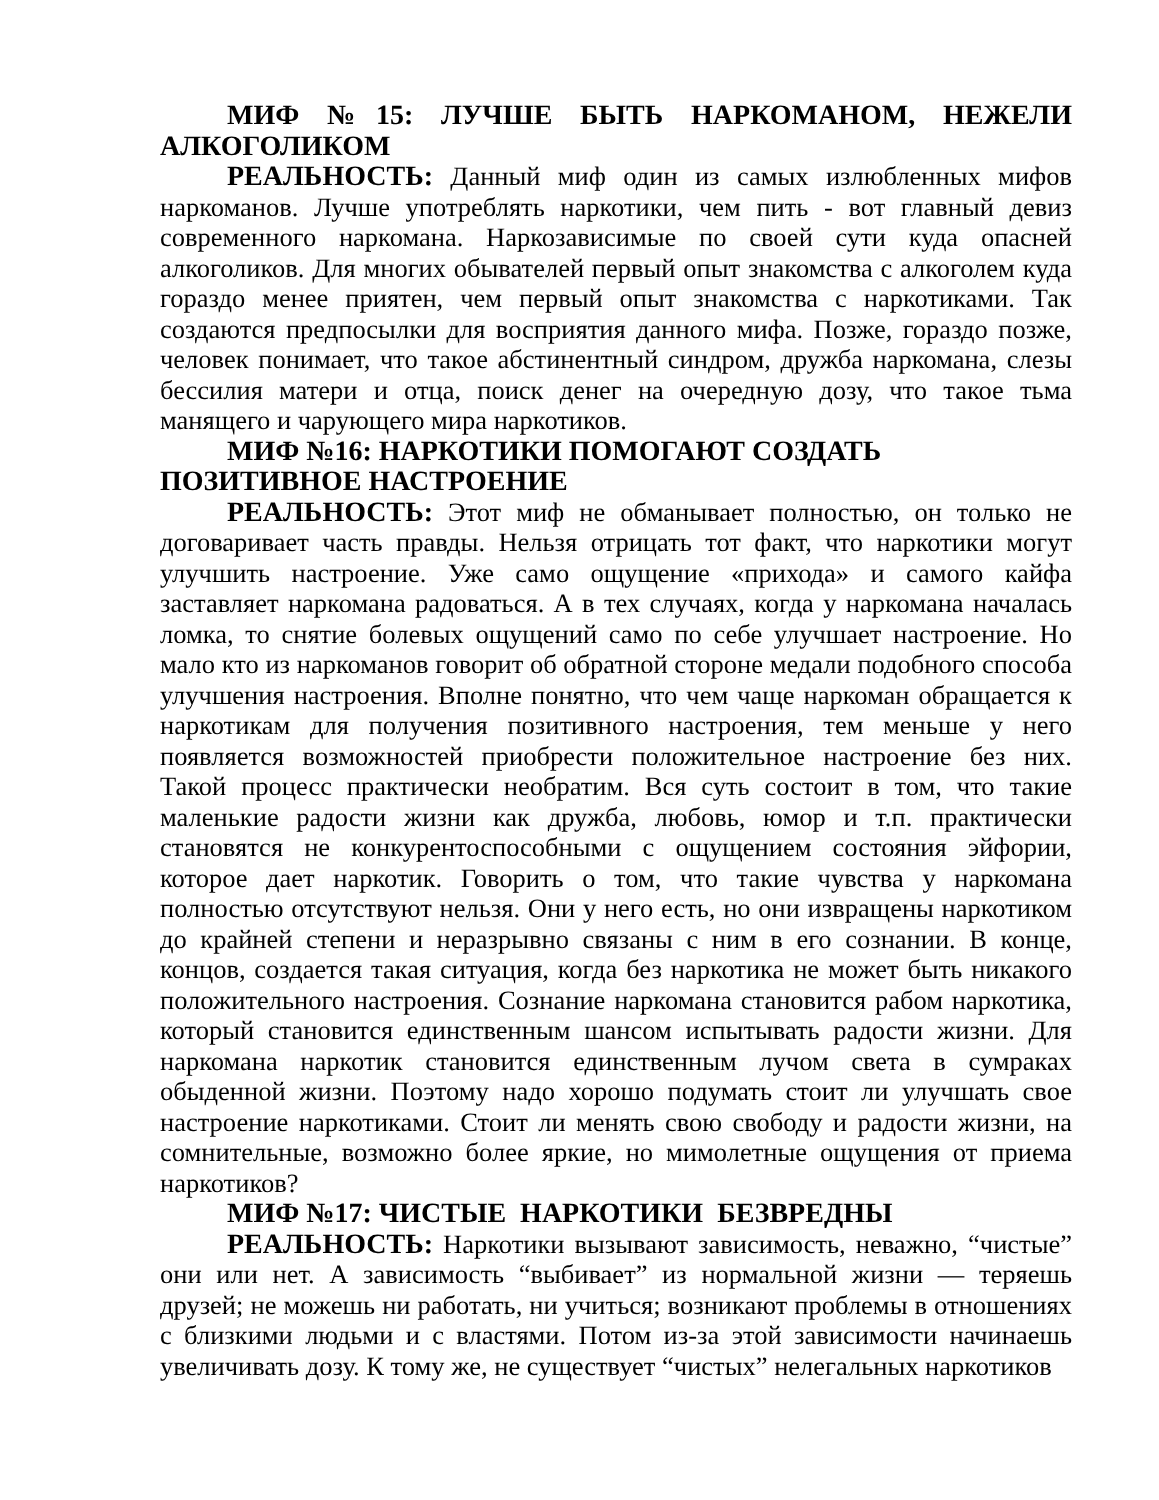МИФ №15: ЛУЧШЕ БЫТЬ НАРКОМАНОМ, НЕЖЕЛИ АЛКОГОЛИКОМ
РЕАЛЬНОСТЬ: Данный миф один из самых излюбленных мифов наркоманов. Лучше употреблять наркотики, чем пить - вот главный девиз современного наркомана. Наркозависимые по своей сути куда опасней алкоголиков. Для многих обывателей первый опыт знакомства с алкоголем куда гораздо менее приятен, чем первый опыт знакомства с наркотиками. Так создаются предпосылки для восприятия данного мифа. Позже, гораздо позже, человек понимает, что такое абстинентный синдром, дружба наркомана, слезы бессилия матери и отца, поиск денег на очередную дозу, что такое тьма манящего и чарующего мира наркотиков.
МИФ №16: НАРКОТИКИ ПОМОГАЮТ СОЗДАТЬ
ПОЗИТИВНОЕ НАСТРОЕНИЕ
РЕАЛЬНОСТЬ: Этот миф не обманывает полностью, он только не договаривает часть правды. Нельзя отрицать тот факт, что наркотики могут улучшить настроение. Уже само ощущение «прихода» и самого кайфа заставляет наркомана радоваться. А в тех случаях, когда у наркомана началась ломка, то снятие болевых ощущений само по себе улучшает настроение. Но мало кто из наркоманов говорит об обратной стороне медали подобного способа улучшения настроения. Вполне понятно, что чем чаще наркоман обращается к наркотикам для получения позитивного настроения, тем меньше у него появляется возможностей приобрести положительное настроение без них. Такой процесс практически необратим. Вся суть состоит в том, что такие маленькие радости жизни как дружба, любовь, юмор и т.п. практически становятся не конкурентоспособными с ощущением состояния эйфории, которое дает наркотик. Говорить о том, что такие чувства у наркомана полностью отсутствуют нельзя. Они у него есть, но они извращены наркотиком до крайней степени и неразрывно связаны с ним в его сознании. В конце, концов, создается такая ситуация, когда без наркотика не может быть никакого положительного настроения. Сознание наркомана становится рабом наркотика, который становится единственным шансом испытывать радости жизни. Для наркомана наркотик становится единственным лучом света в сумраках обыденной жизни. Поэтому надо хорошо подумать стоит ли улучшать свое настроение наркотиками. Стоит ли менять свою свободу и радости жизни, на сомнительные, возможно более яркие, но мимолетные ощущения от приема наркотиков?
МИФ №17: ЧИСТЫЕ НАРКОТИКИ БЕЗВРЕДНЫ
РЕАЛЬНОСТЬ: Наркотики вызывают зависимость, неважно, “чистые” они или нет. А зависимость “выбивает” из нормальной жизни — теряешь друзей; не можешь ни работать, ни учиться; возникают проблемы в отношениях с близкими людьми и с властями. Потом из-за этой зависимости начинаешь увеличивать дозу. К тому же, не существует “чистых” нелегальных наркотиков